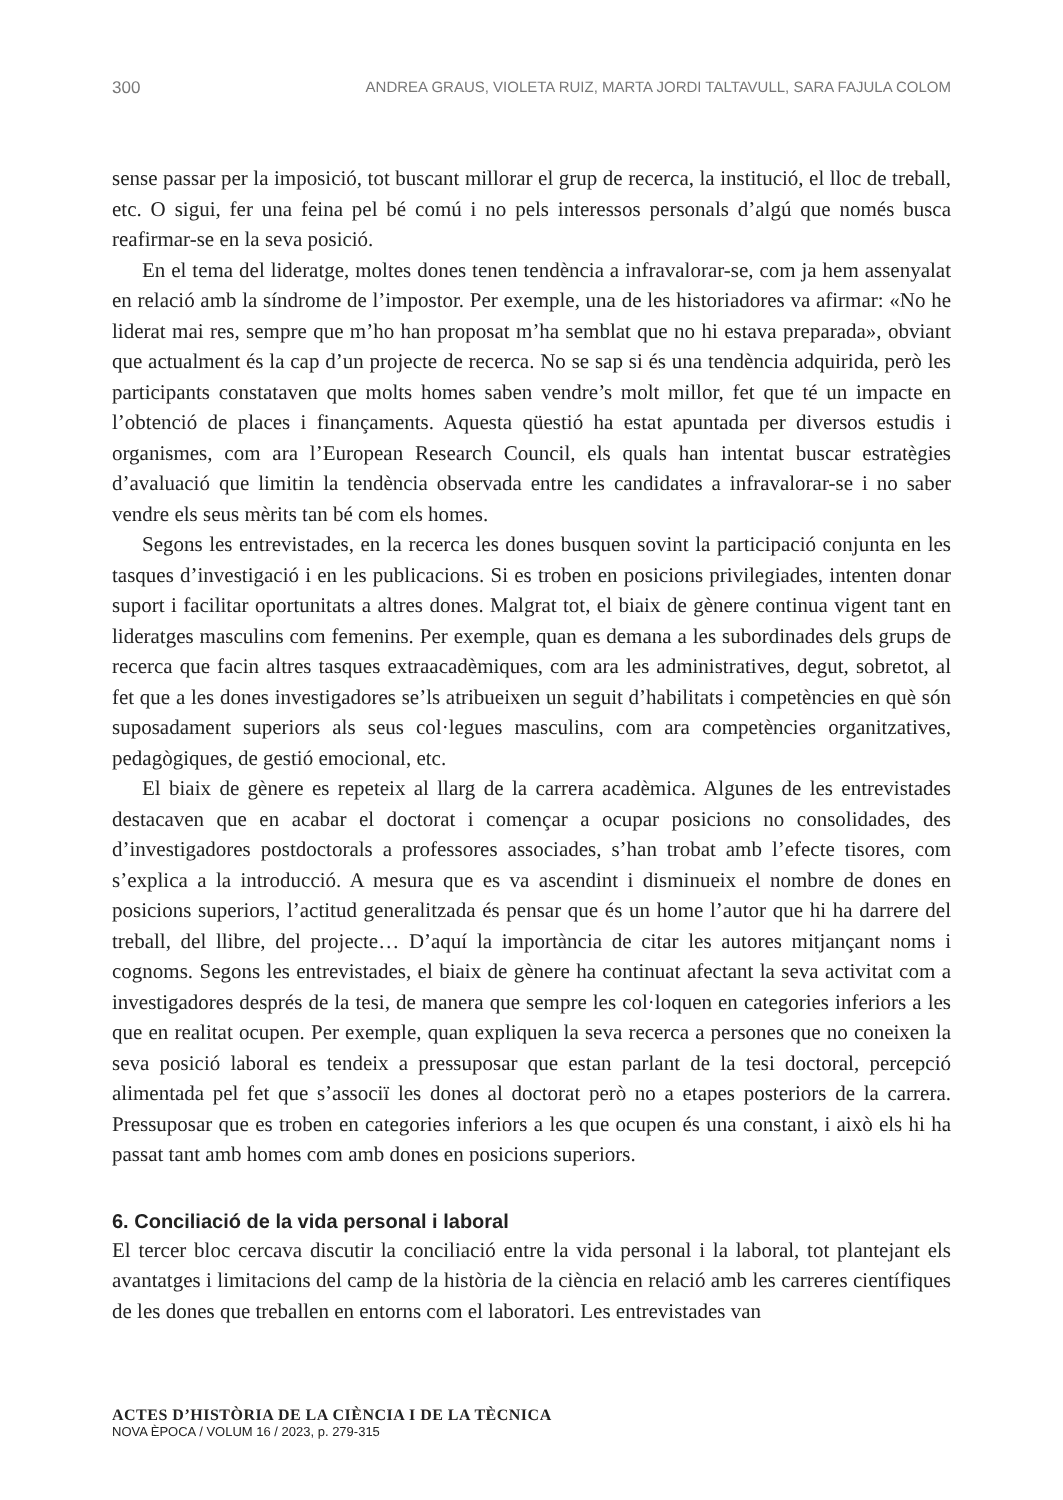300 ANDREA GRAUS, VIOLETA RUIZ, MARTA JORDI TALTAVULL, SARA FAJULA COLOM
sense passar per la imposició, tot buscant millorar el grup de recerca, la institució, el lloc de treball, etc. O sigui, fer una feina pel bé comú i no pels interessos personals d’algú que només busca reafirmar-se en la seva posició.
En el tema del lideratge, moltes dones tenen tendència a infravalorar-se, com ja hem assenyalat en relació amb la síndrome de l’impostor. Per exemple, una de les historiadores va afirmar: «No he liderat mai res, sempre que m’ho han proposat m’ha semblat que no hi estava preparada», obviant que actualment és la cap d’un projecte de recerca. No se sap si és una tendència adquirida, però les participants constataven que molts homes saben vendre’s molt millor, fet que té un impacte en l’obtenció de places i finançaments. Aquesta qüestió ha estat apuntada per diversos estudis i organismes, com ara l’European Research Council, els quals han intentat buscar estratègies d’avaluació que limitin la tendència observada entre les candidates a infravalorar-se i no saber vendre els seus mèrits tan bé com els homes.
Segons les entrevistades, en la recerca les dones busquen sovint la participació conjunta en les tasques d’investigació i en les publicacions. Si es troben en posicions privilegiades, intenten donar suport i facilitar oportunitats a altres dones. Malgrat tot, el biaix de gènere continua vigent tant en lideratges masculins com femenins. Per exemple, quan es demana a les subordinades dels grups de recerca que facin altres tasques extraacadèmiques, com ara les administratives, degut, sobretot, al fet que a les dones investigadores se’ls atribueixen un seguit d’habilitats i competències en què són suposadament superiors als seus col·legues masculins, com ara competències organitzatives, pedagògiques, de gestió emocional, etc.
El biaix de gènere es repeteix al llarg de la carrera acadèmica. Algunes de les entrevistades destacaven que en acabar el doctorat i començar a ocupar posicions no consolidades, des d’investigadores postdoctorals a professores associades, s’han trobat amb l’efecte tisores, com s’explica a la introducció. A mesura que es va ascendint i disminueix el nombre de dones en posicions superiors, l’actitud generalitzada és pensar que és un home l’autor que hi ha darrere del treball, del llibre, del projecte… D’aquí la importància de citar les autores mitjançant noms i cognoms. Segons les entrevistades, el biaix de gènere ha continuat afectant la seva activitat com a investigadores després de la tesi, de manera que sempre les col·loquen en categories inferiors a les que en realitat ocupen. Per exemple, quan expliquen la seva recerca a persones que no coneixen la seva posició laboral es tendeix a pressuposar que estan parlant de la tesi doctoral, percepció alimentada pel fet que s’associï les dones al doctorat però no a etapes posteriors de la carrera. Pressuposar que es troben en categories inferiors a les que ocupen és una constant, i això els hi ha passat tant amb homes com amb dones en posicions superiors.
6. Conciliació de la vida personal i laboral
El tercer bloc cercava discutir la conciliació entre la vida personal i la laboral, tot plantejant els avantatges i limitacions del camp de la història de la ciència en relació amb les carreres científiques de les dones que treballen en entorns com el laboratori. Les entrevistades van
ACTES D’HISTÒRIA DE LA CIÈNCIA I DE LA TÈCNICA
NOVA ÈPOCA / VOLUM 16 / 2023, p. 279-315